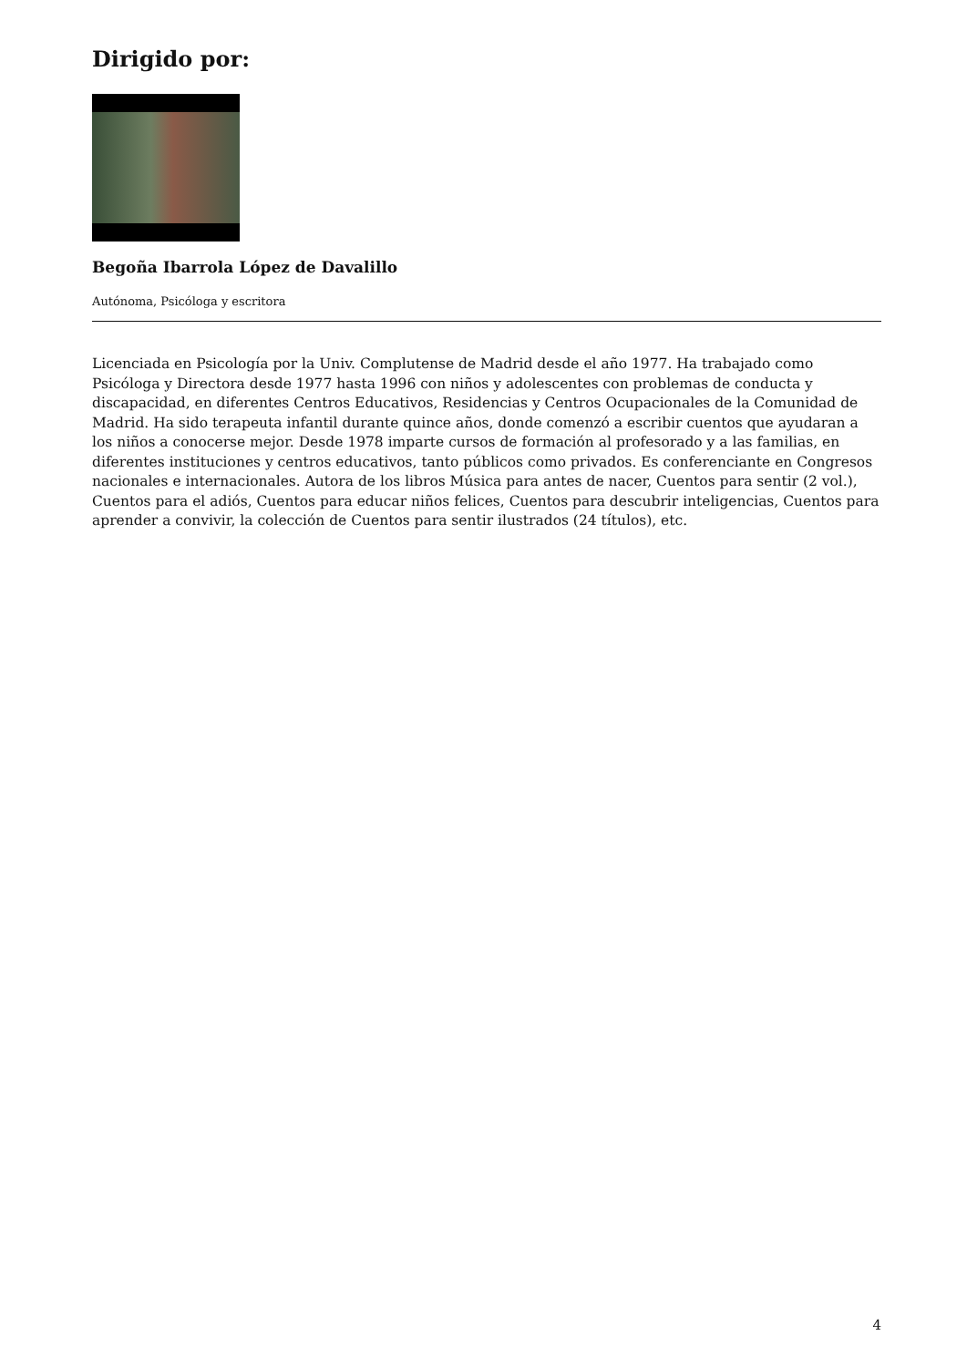Dirigido por:
Begoña Ibarrola López de Davalillo
Autónoma, Psicóloga y escritora
Licenciada en Psicología por la Univ. Complutense de Madrid desde el año 1977. Ha trabajado como Psicóloga y Directora desde 1977 hasta 1996 con niños y adolescentes con problemas de conducta y discapacidad, en diferentes Centros Educativos, Residencias y Centros Ocupacionales de la Comunidad de Madrid. Ha sido terapeuta infantil durante quince años, donde comenzó a escribir cuentos que ayudaran a los niños a conocerse mejor. Desde 1978 imparte cursos de formación al profesorado y a las familias, en diferentes instituciones y centros educativos, tanto públicos como privados. Es conferenciante en Congresos nacionales e internacionales. Autora de los libros Música para antes de nacer, Cuentos para sentir (2 vol.), Cuentos para el adiós, Cuentos para educar niños felices, Cuentos para descubrir inteligencias, Cuentos para aprender a convivir, la colección de Cuentos para sentir ilustrados (24 títulos), etc.
4